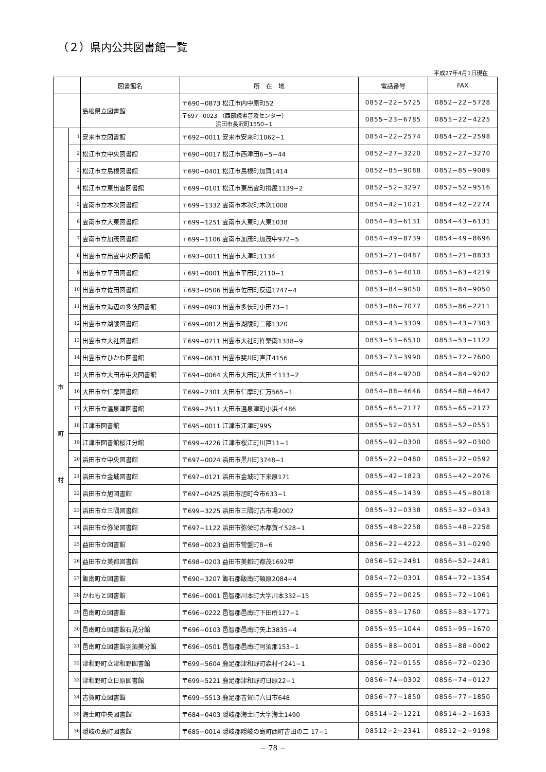（２）県内公共図書館一覧
平成27年4月1日現在
| | | 図書館名 | 所 在 地 | 電話番号 | FAX |
| --- | --- | --- | --- | --- | --- |
| | | 島根県立図書館 | 〒690−0873 松江市内中原町52 | 0852−22−5725 | 0852−22−5728 |
| | | | 〒697−0023 （西部読書普及センター） 浜田市長沢町1550−1 | 0855−23−6785 | 0855−22−4225 |
| 市 町 村 | 1 | 安来市立図書館 | 〒692−0011 安来市安来町1062−1 | 0854−22−2574 | 0854−22−2598 |
| | 2 | 松江市立中央図書館 | 〒690−0017 松江市西津田6−5−44 | 0852−27−3220 | 0852−27−3270 |
| | 3 | 松江市立島根図書館 | 〒690−0401 松江市島根町加賀1414 | 0852−85−9088 | 0852−85−9089 |
| | 4 | 松江市立東出雲図書館 | 〒699−0101 松江市東出雲町揖屋1139−2 | 0852−52−3297 | 0852−52−9516 |
| | 5 | 雲南市立木次図書館 | 〒699−1332 雲南市木次町木次1008 | 0854−42−1021 | 0854−42−2274 |
| | 6 | 雲南市立大東図書館 | 〒699−1251 雲南市大東町大東1038 | 0854−43−6131 | 0854−43−6131 |
| | 7 | 雲南市立加茂図書館 | 〒699−1106 雲南市加茂町加茂中972−5 | 0854−49−8739 | 0854−49−8696 |
| | 8 | 出雲市立出雲中央図書館 | 〒693−0011 出雲市大津町1134 | 0853−21−0487 | 0853−21−8833 |
| | 9 | 出雲市立平田図書館 | 〒691−0001 出雲市平田町2110−1 | 0853−63−4010 | 0853−63−4219 |
| | 10 | 出雲市立佐田図書館 | 〒693−0506 出雲市佐田町反辺1747−4 | 0853−84−9050 | 0853−84−9050 |
| | 11 | 出雲市立海辺の多伎図書館 | 〒699−0903 出雲市多伎町小田73−1 | 0853−86−7077 | 0853−86−2211 |
| | 12 | 出雲市立湖陵図書館 | 〒699−0812 出雲市湖陵町二部1320 | 0853−43−3309 | 0853−43−7303 |
| | 13 | 出雲市立大社図書館 | 〒699−0711 出雲市大社町杵築南1338−9 | 0853−53−6510 | 0853−53−1122 |
| | 14 | 出雲市立ひかわ図書館 | 〒699−0631 出雲市斐川町直江4156 | 0853−73−3990 | 0853−72−7600 |
| | 15 | 大田市立大田市中央図書館 | 〒694−0064 大田市大田町大田イ113−2 | 0854−84−9200 | 0854−84−9202 |
| | 16 | 大田市立仁摩図書館 | 〒699−2301 大田市仁摩町仁万565−1 | 0854−88−4646 | 0854−88−4647 |
| | 17 | 大田市立温泉津図書館 | 〒699−2511 大田市温泉津町小浜イ486 | 0855−65−2177 | 0855−65−2177 |
| | 18 | 江津市図書館 | 〒695−0011 江津市江津町995 | 0855−52−0551 | 0855−52−0551 |
| | 19 | 江津市図書館桜江分館 | 〒699−4226 江津市桜江町川戸11−1 | 0855−92−0300 | 0855−92−0300 |
| | 20 | 浜田市立中央図書館 | 〒697−0024 浜田市黒川町3748−1 | 0855−22−0480 | 0855−22−0592 |
| | 21 | 浜田市立金城図書館 | 〒697−0121 浜田市金城町下来原171 | 0855−42−1823 | 0855−42−2076 |
| | 22 | 浜田市立旭図書館 | 〒697−0425 浜田市旭町今市633−1 | 0855−45−1439 | 0855−45−8018 |
| | 23 | 浜田市立三隅図書館 | 〒699−3225 浜田市三隅町古市場2002 | 0855−32−0338 | 0855−32−0343 |
| | 24 | 浜田市立弥栄図書館 | 〒697−1122 浜田市弥栄町木都賀イ528−1 | 0855−48−2258 | 0855−48−2258 |
| | 25 | 益田市立図書館 | 〒698−0023 益田市常盤町8−6 | 0856−22−4222 | 0856−31−0290 |
| | 26 | 益田市立美都図書館 | 〒698−0203 益田市美都町都茂1692甲 | 0856−52−2481 | 0856−52−2481 |
| | 27 | 飯南町立図書館 | 〒690−3207 飯石郡飯南町頓原2084−4 | 0854−72−0301 | 0854−72−1354 |
| | 28 | かわもと図書館 | 〒696−0001 邑智郡川本町大字川本332−15 | 0855−72−0025 | 0855−72−1061 |
| | 29 | 邑南町立図書館 | 〒696−0222 邑智郡邑南町下田所127−1 | 0855−83−1760 | 0855−83−1771 |
| | 30 | 邑南町立図書館石見分館 | 〒696−0103 邑智郡邑南町矢上3835−4 | 0855−95−1044 | 0855−95−1670 |
| | 31 | 邑南町立図書館羽須美分館 | 〒696−0501 邑智郡邑南町阿須那153−1 | 0855−88−0001 | 0855−88−0002 |
| | 32 | 津和野町立津和野図書館 | 〒699−5604 鹿足郡津和野町森村イ241−1 | 0856−72−0155 | 0856−72−0230 |
| | 33 | 津和野町立日原図書館 | 〒699−5221 鹿足郡津和野町日原22−1 | 0856−74−0302 | 0856−74−0127 |
| | 34 | 吉賀町立図書館 | 〒699−5513 鹿足郡吉賀町六日市648 | 0856−77−1850 | 0856−77−1850 |
| | 35 | 海士町中央図書館 | 〒684−0403 隠岐郡海士町大字海士1490 | 08514−2−1221 | 08514−2−1633 |
| | 36 | 隠岐の島町図書館 | 〒685−0014 隠岐郡隠岐の島町西町吉田の二 17−1 | 08512−2−2341 | 08512−2−9198 |
− 78 −